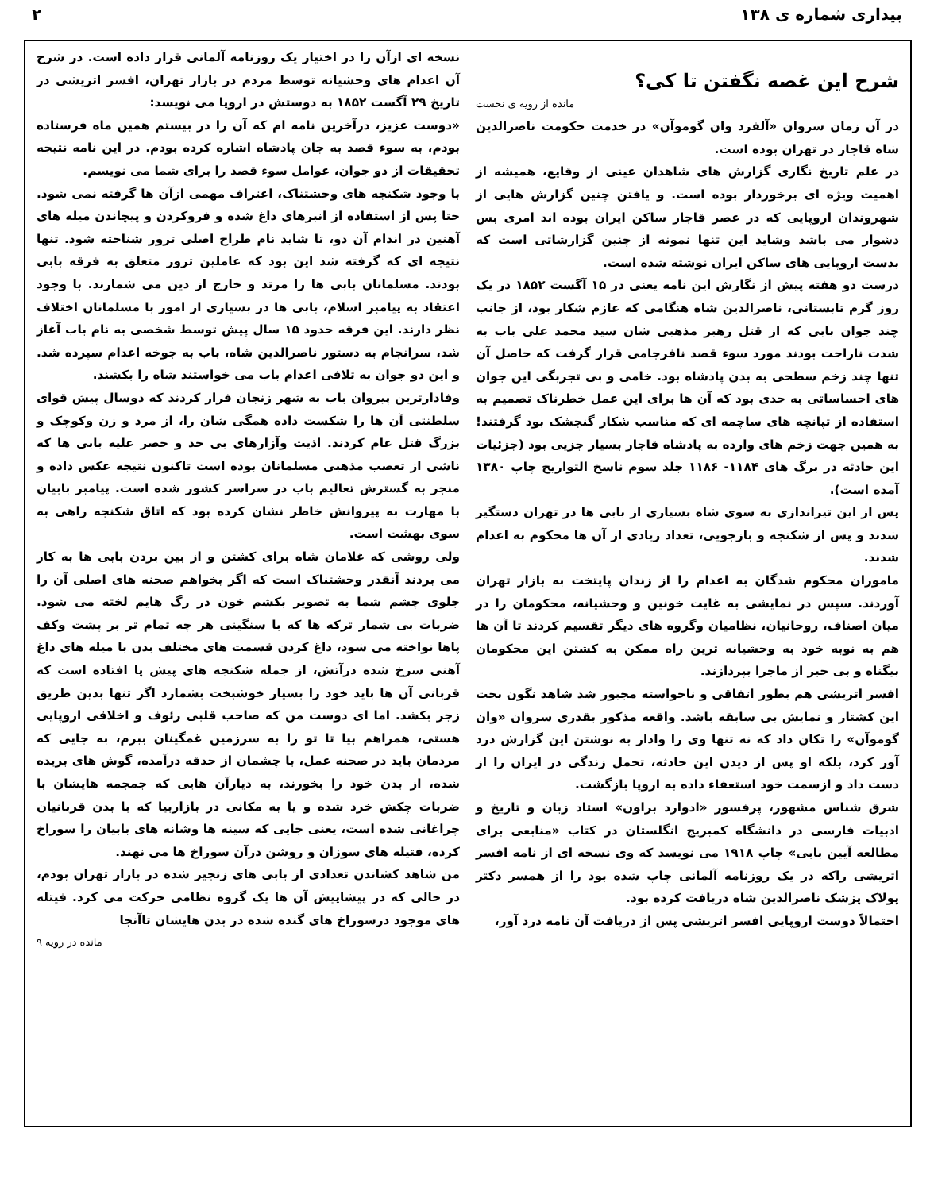بیداری شماره ی ۱۳۸ ۲
شرح این غصه نگفتن تا کی؟
مانده از رویه ی نخست
در آن زمان سروان «آلفرد وان گوموآن» در خدمت حکومت ناصرالدین شاه قاجار در تهران بوده است.
در علم تاریخ نگاری گزارش های شاهدان عینی از وقایع، همیشه از اهمیت ویژه ای برخوردار بوده است. و یافتن چنین گزارش هایی از شهروندان اروپایی که در عصر قاجار ساکن ایران بوده اند امری بس دشوار می باشد وشاید این تنها نمونه از چنین گزارشاتی است که بدست اروپایی های ساکن ایران نوشته شده است.
درست دو هفته پیش از نگارش این نامه یعنی در ۱۵ آگست ۱۸۵۲ در یک روز گرم تابستانی، ناصرالدین شاه هنگامی که عازم شکار بود، از جانب چند جوان بابی که از قتل رهبر مذهبی شان سید محمد علی باب به شدت ناراحت بودند مورد سوء قصد نافرجامی قرار گرفت که حاصل آن تنها چند زخم سطحی به بدن پادشاه بود. خامی و بی تجربگی این جوان های احساساتی به حدی بود که آن ها برای این عمل خطرناک تصمیم به استفاده از تپانچه های ساچمه ای که مناسب شکار گنجشک بود گرفتند! به همین جهت زخم های وارده به پادشاه قاجار بسیار جزیی بود (جزئیات این حادثه در برگ های ۱۱۸۴- ۱۱۸۶ جلد سوم ناسخ التواریخ چاپ ۱۳۸۰ آمده است).
پس از این تیراندازی به سوی شاه بسیاری از بابی ها در تهران دستگیر شدند و پس از شکنجه و بازجویی، تعداد زیادی از آن ها محکوم به اعدام شدند.
ماموران محکوم شدگان به اعدام را از زندان پایتخت به بازار تهران آوردند. سپس در نمایشی به غایت خونین و وحشیانه، محکومان را در میان اصناف، روحانیان، نظامیان وگروه های دیگر تقسیم کردند تا آن ها هم به نوبه خود به وحشیانه ترین راه ممکن به کشتن این محکومان بیگناه و بی خبر از ماجرا بپردازند.
افسر اتریشی هم بطور اتفاقی و ناخواسته مجبور شد شاهد نگون بخت این کشتار و نمایش بی سابقه باشد. واقعه مذکور بقدری سروان «وان گوموآن» را تکان داد که نه تنها وی را وادار به نوشتن این گزارش درد آور کرد، بلکه او پس از دیدن این حادثه، تحمل زندگی در ایران را از دست داد و ازسمت خود استعفاء داده به اروپا بازگشت.
شرق شناس مشهور، پرفسور «ادوارد براون» استاد زبان و تاریخ و ادبیات فارسی در دانشگاه کمبریج انگلستان در کتاب «منابعی برای مطالعه آیین بابی» چاپ ۱۹۱۸ می نویسد که وی نسخه ای از نامه افسر اتریشی راکه در یک روزنامه آلمانی چاپ شده بود را از همسر دکتر پولاک پزشک ناصرالدین شاه دریافت کرده بود.
احتمالاً دوست اروپایی افسر اتریشی پس از دریافت آن نامه درد آور،
نسخه ای ازآن را در اختیار یک روزنامه آلمانی قرار داده است. در شرح آن اعدام های وحشیانه توسط مردم در بازار تهران، افسر اتریشی در تاریخ ۲۹ آگست ۱۸۵۲ به دوستش در اروپا می نویسد:
«دوست عزیز، درآخرین نامه ام که آن را در بیستم همین ماه فرستاده بودم، به سوء قصد به جان پادشاه اشاره کرده بودم. در این نامه نتیجه تحقیقات از دو جوان، عوامل سوء قصد را برای شما می نویسم.
با وجود شکنجه های وحشتناک، اعتراف مهمی ازآن ها گرفته نمی شود. حتا پس از استفاده از انبرهای داغ شده و فروکردن و پیچاندن میله های آهنین در اندام آن دو، تا شاید نام طراح اصلی ترور شناخته شود. تنها نتیجه ای که گرفته شد این بود که عاملین ترور متعلق به فرقه بابی بودند. مسلمانان بابی ها را مرتد و خارج از دین می شمارند. با وجود اعتقاد به پیامبر اسلام، بابی ها در بسیاری از امور با مسلمانان اختلاف نظر دارند. این فرقه حدود ۱۵ سال پیش توسط شخصی به نام باب آغاز شد، سرانجام به دستور ناصرالدین شاه، باب به جوخه اعدام سپرده شد. و این دو جوان به تلافی اعدام باب می خواستند شاه را بکشند.
وفادارترین پیروان باب به شهر زنجان فرار کردند که دوسال پیش قوای سلطنتی آن ها را شکست داده همگی شان را، از مرد و زن وکوچک و بزرگ قتل عام کردند. اذیت وآزارهای بی حد و حصر علیه بابی ها که ناشی از تعصب مذهبی مسلمانان بوده است تاکنون نتیجه عکس داده و منجر به گسترش تعالیم باب در سراسر کشور شده است. پیامبر بابیان با مهارت به پیروانش خاطر نشان کرده بود که اتاق شکنجه راهی به سوی بهشت است.
ولی روشی که غلامان شاه برای کشتن و از بین بردن بابی ها به کار می بردند آنقدر وحشتناک است که اگر بخواهم صحنه های اصلی آن را جلوی چشم شما به تصویر بکشم خون در رگ هایم لخته می شود. ضربات بی شمار ترکه ها که با سنگینی هر چه تمام تر بر پشت وکف پاها نواخته می شود، داغ کردن قسمت های مختلف بدن با میله های داغ آهنی سرخ شده درآتش، از جمله شکنجه های پیش پا افتاده است که قربانی آن ها باید خود را بسیار خوشبخت بشمارد اگر تنها بدین طریق زجر بکشد. اما ای دوست من که صاحب قلبی رئوف و اخلاقی اروپایی هستی، همراهم بیا تا تو را به سرزمین غمگینان ببرم، به جایی که مردمان باید در صحنه عمل، با چشمان از حدقه درآمده، گوش های بریده شده، از بدن خود را بخورند، به دیارآن هایی که جمجمه هایشان با ضربات چکش خرد شده و یا به مکانی در بازاربیا که با بدن قربانیان چراغانی شده است، یعنی جایی که سینه ها وشانه های بابیان را سوراخ کرده، فتیله های سوزان و روشن درآن سوراخ ها می نهند.
من شاهد کشاندن تعدادی از بابی های زنجیر شده در بازار تهران بودم، در حالی که در پیشاپیش آن ها یک گروه نظامی حرکت می کرد. فیتله های موجود درسوراخ های گنده شده در بدن هایشان تاآنجا
مانده در رویه ۹